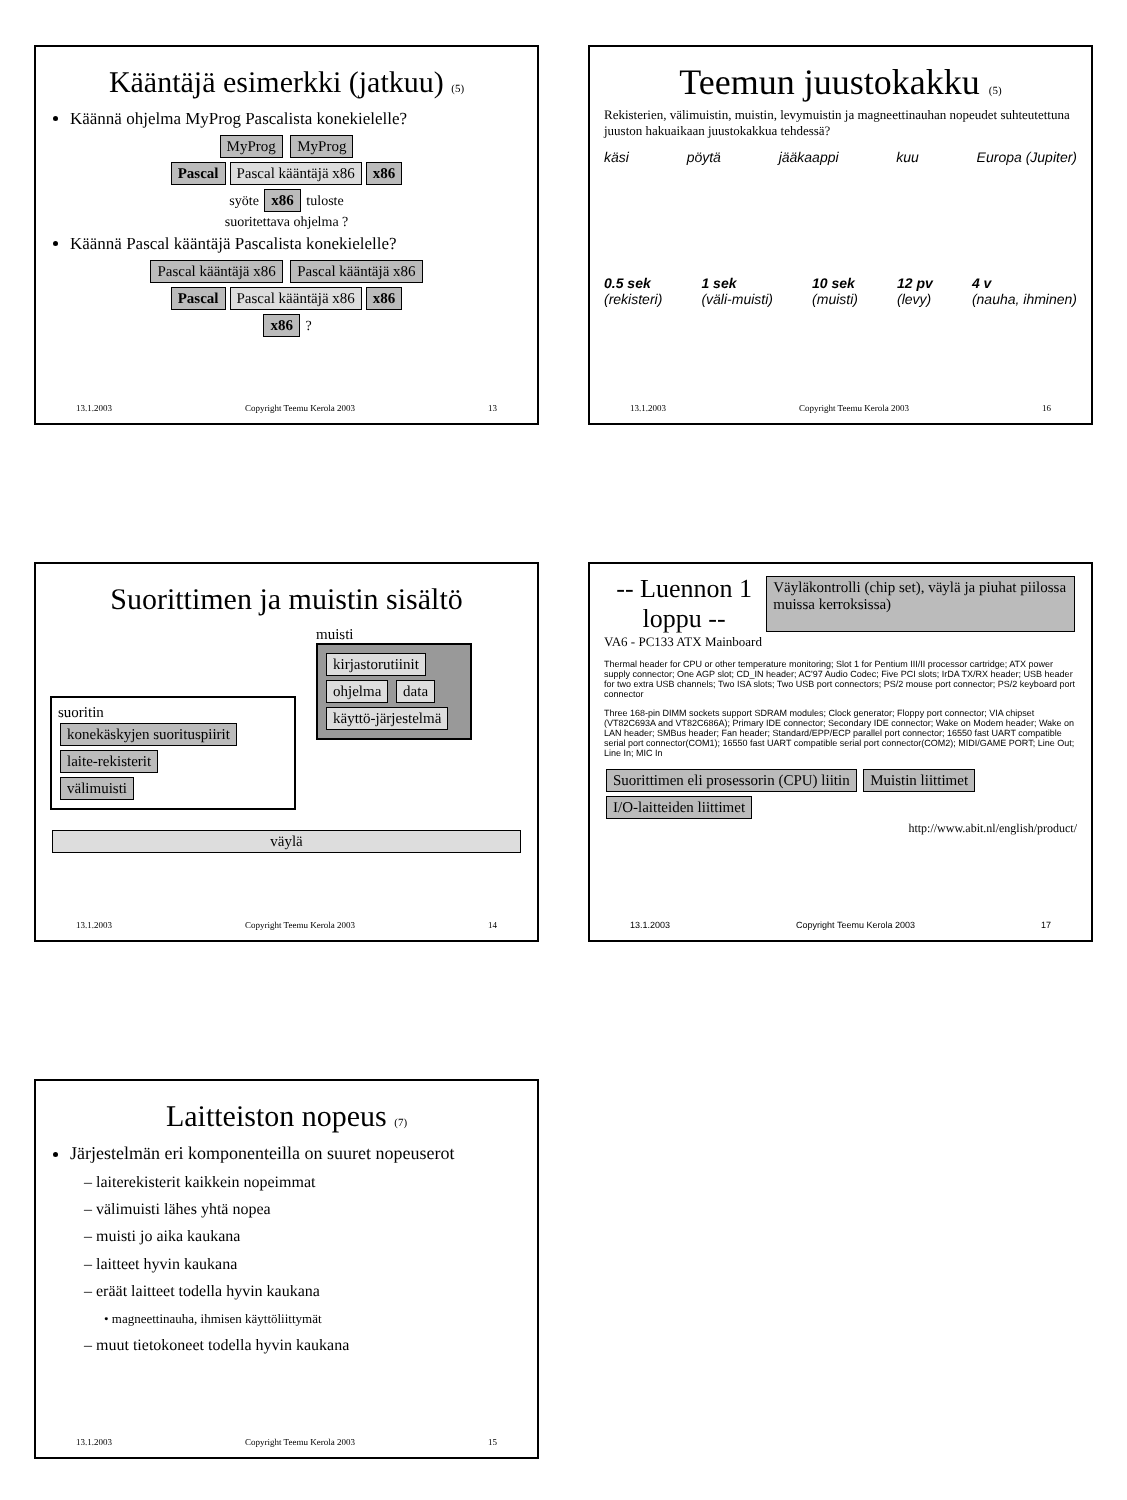Kääntäjä esimerkki (jatkuu) (5)
Käännä ohjelma MyProg Pascalista konekielelle?
MyProg MyProg
Pascal Pascal kääntäjä x86 x86
syöte x86 tuloste
suoritettava ohjelma ?
Käännä Pascal kääntäjä Pascalista konekielelle?
Pascal kääntäjä x86 Pascal kääntäjä x86
Pascal Pascal kääntäjä x86 x86
x86 ?
13.1.2003 Copyright Teemu Kerola 2003 13
Teemun juustokakku (5)
Rekisterien, välimuistin, muistin, levymuistin ja magneettinauhan nopeudet suhteutettuna juuston hakuaikaan juustokakkua tehdessä?
käsi pöytä jääkaappi kuu Europa (Jupiter)
0.5 sek
(rekisteri) 1 sek
(väli-muisti) 10 sek
(muisti) 12 pv
(levy) 4 v
(nauha, ihminen)
13.1.2003 Copyright Teemu Kerola 2003 16
Suorittimen ja muistin sisältö
suoritin
konekäskyjen suorituspiirit laite-rekisterit
välimuisti
muisti
kirjastorutiinit
ohjelma data
käyttö-järjestelmä
väylä
13.1.2003 Copyright Teemu Kerola 2003 14
-- Luennon 1 loppu --
Väyläkontrolli (chip set), väylä ja piuhat piilossa muissa kerroksissa)
VA6 - PC133 ATX Mainboard
Thermal header for CPU or other temperature monitoring; Slot 1 for Pentium III/II processor cartridge; ATX power supply connector; One AGP slot; CD_IN header; AC'97 Audio Codec; Five PCI slots; IrDA TX/RX header; USB header for two extra USB channels; Two ISA slots; Two USB port connectors; PS/2 mouse port connector; PS/2 keyboard port connector
Three 168-pin DIMM sockets support SDRAM modules; Clock generator; Floppy port connector; VIA chipset (VT82C693A and VT82C686A); Primary IDE connector; Secondary IDE connector; Wake on Modem header; Wake on LAN header; SMBus header; Fan header; Standard/EPP/ECP parallel port connector; 16550 fast UART compatible serial port connector(COM1); 16550 fast UART compatible serial port connector(COM2); MIDI/GAME PORT; Line Out; Line In; MIC In
Suorittimen eli prosessorin (CPU) liitin Muistin liittimet I/O-laitteiden liittimet
http://www.abit.nl/english/product/
13.1.2003 Copyright Teemu Kerola 2003 17
Laitteiston nopeus (7)
Järjestelmän eri komponenteilla on suuret nopeuserot
– laiterekisterit kaikkein nopeimmat
– välimuisti lähes yhtä nopea
– muisti jo aika kaukana
– laitteet hyvin kaukana
– eräät laitteet todella hyvin kaukana
• magneettinauha, ihmisen käyttöliittymät
– muut tietokoneet todella hyvin kaukana
13.1.2003 Copyright Teemu Kerola 2003 15